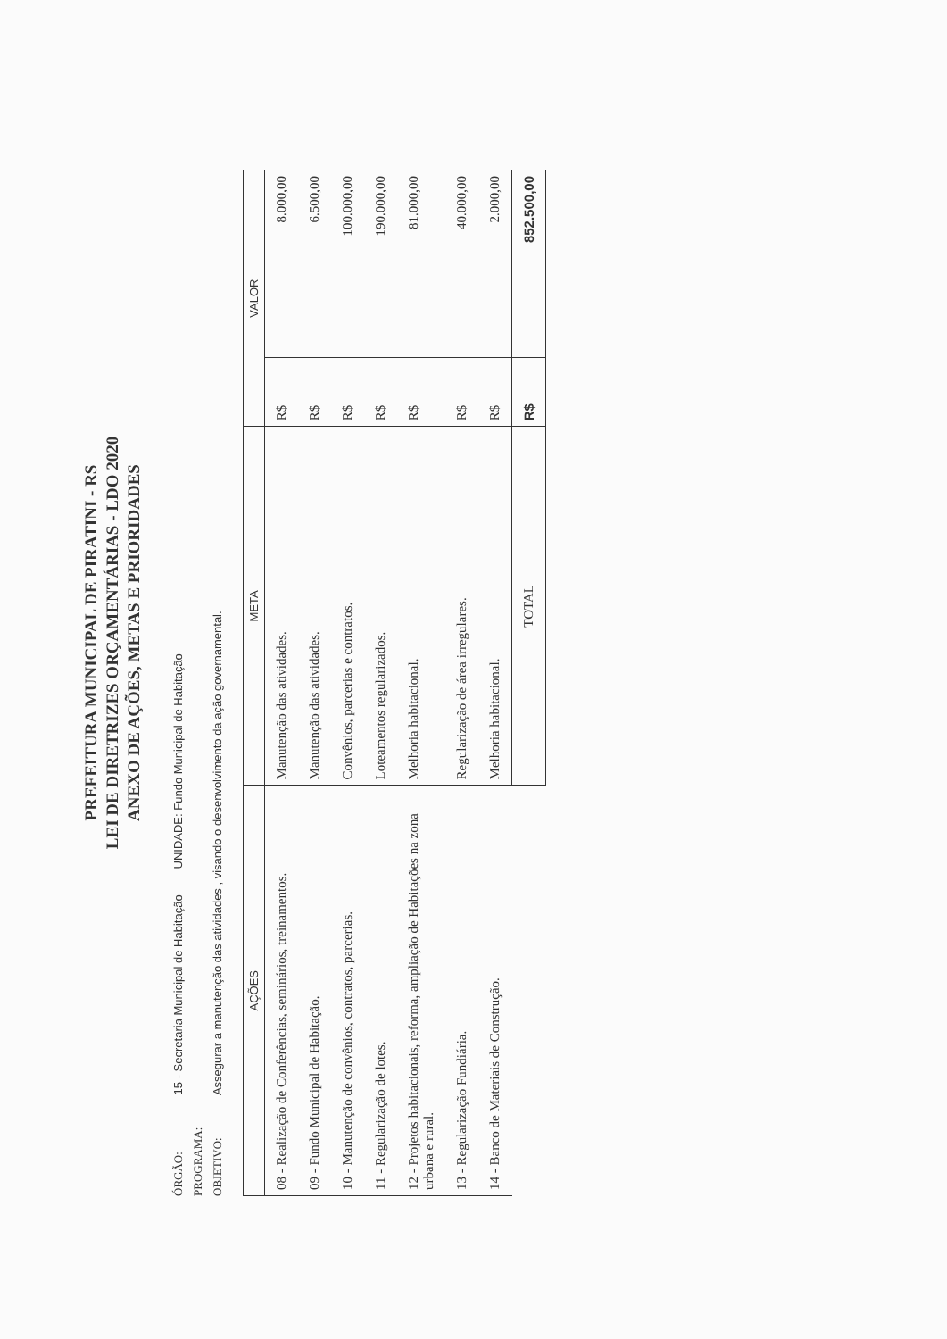PREFEITURA MUNICIPAL DE PIRATINI - RS
LEI DE DIRETRIZES ORÇAMENTÁRIAS - LDO 2020
ANEXO DE AÇÕES, METAS E PRIORIDADES
ÓRGÃO: 15 - Secretaria Municipal de Habitação UNIDADE: Fundo Municipal de Habitação
PROGRAMA:
OBJETIVO: Assegurar a manutenção das atividades , visando o desenvolvimento da ação governamental.
| AÇÕES | META | VALOR | |
| --- | --- | --- | --- |
| 08 - Realização de Conferências, seminários, treinamentos. | Manutenção das atividades. | R$ | 8.000,00 |
| 09 - Fundo Municipal de Habitação. | Manutenção das atividades. | R$ | 6.500,00 |
| 10 - Manutenção de convênios, contratos, parcerias. | Convênios, parcerias e contratos. | R$ | 100.000,00 |
| 11 - Regularização de lotes. | Loteamentos regularizados. | R$ | 190.000,00 |
| 12 - Projetos habitacionais, reforma, ampliação de Habitações na zona urbana e rural. | Melhoria habitacional. | R$ | 81.000,00 |
| 13 - Regularização Fundiária. | Regularização de área irregulares. | R$ | 40.000,00 |
| 14 - Banco de Materiais de Construção. | Melhoria habitacional. | R$ | 2.000,00 |
| | TOTAL | R$ | 852.500,00 |